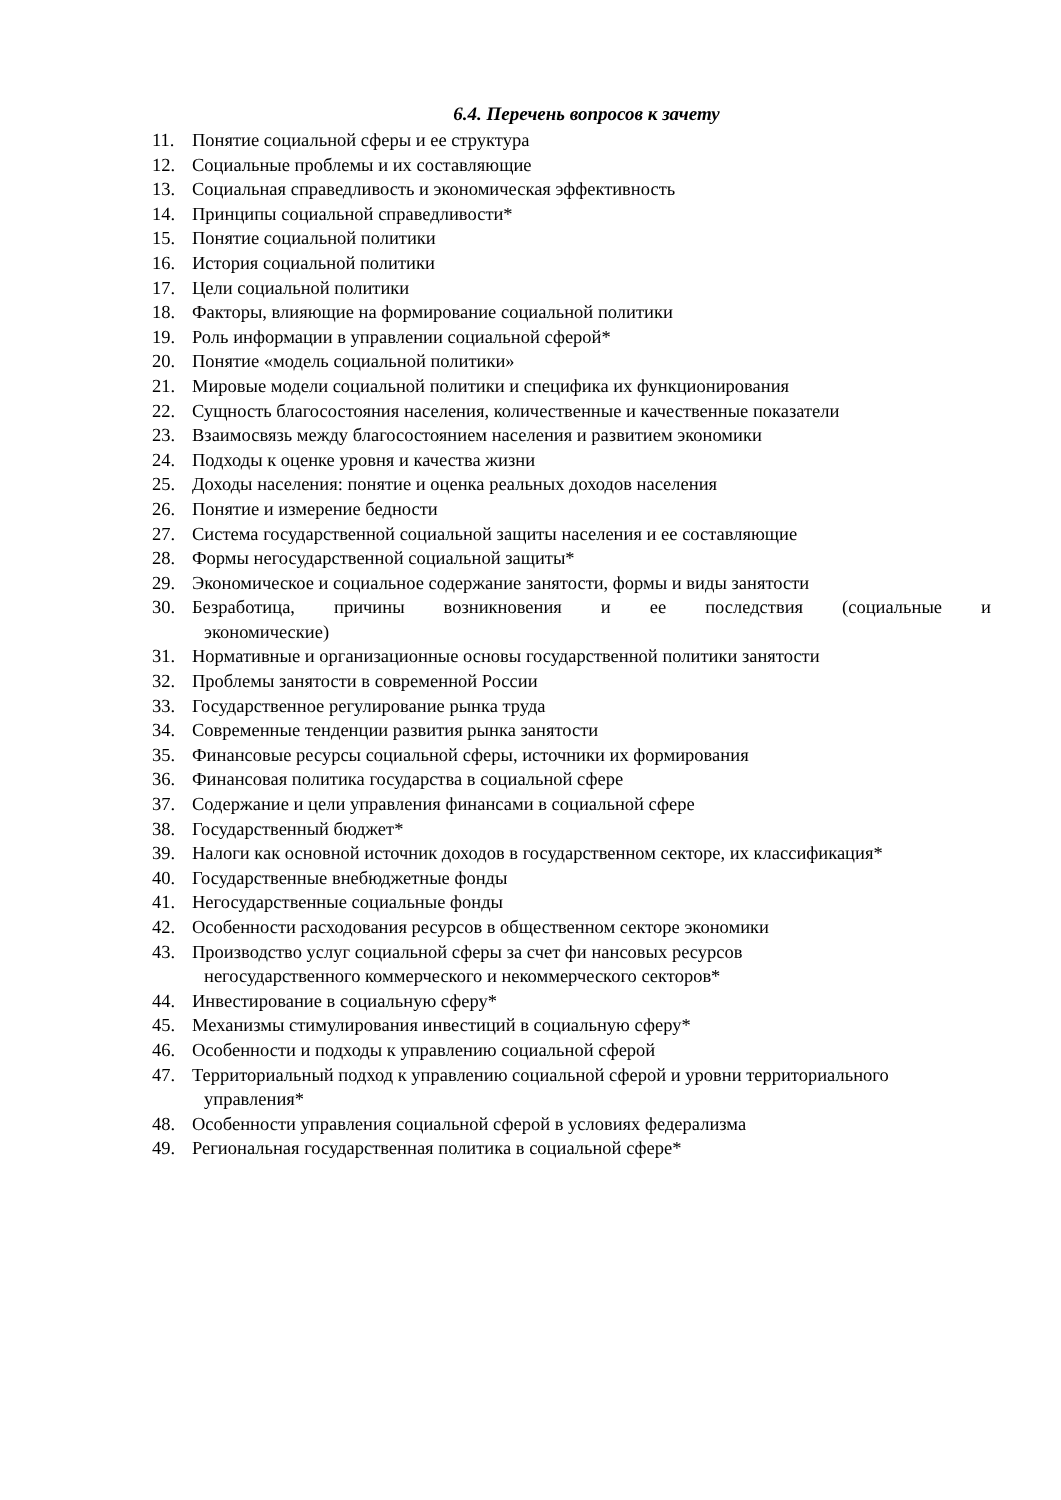6.4. Перечень вопросов к зачету
11. Понятие социальной сферы и ее структура
12. Социальные проблемы и их составляющие
13. Социальная справедливость и экономическая эффективность
14. Принципы социальной справедливости*
15. Понятие социальной политики
16. История социальной политики
17. Цели социальной политики
18. Факторы, влияющие на формирование социальной политики
19. Роль информации в управлении социальной сферой*
20. Понятие «модель социальной политики»
21. Мировые модели социальной политики и специфика их функционирования
22. Сущность благосостояния населения, количественные и качественные показатели
23. Взаимосвязь между благосостоянием населения и развитием экономики
24. Подходы к оценке уровня и качества жизни
25. Доходы населения: понятие и оценка реальных доходов населения
26. Понятие и измерение бедности
27. Система государственной социальной защиты населения и ее составляющие
28. Формы негосударственной социальной защиты*
29. Экономическое и социальное содержание занятости, формы и виды занятости
30. Безработица, причины возникновения и ее последствия (социальные и
экономические)
31. Нормативные и организационные основы государственной политики занятости
32. Проблемы занятости в современной России
33. Государственное регулирование рынка труда
34. Современные тенденции развития рынка занятости
35. Финансовые ресурсы социальной сферы, источники их формирования
36. Финансовая политика государства в социальной сфере
37. Содержание и цели управления финансами в социальной сфере
38. Государственный бюджет*
39. Налоги как основной источник доходов в государственном секторе, их классификация*
40. Государственные внебюджетные фонды
41. Негосударственные социальные фонды
42. Особенности расходования ресурсов в общественном секторе экономики
43. Производство услуг социальной сферы за счет фи нансовых ресурсов
негосударственного коммерческого и некоммерческого секторов*
44. Инвестирование в социальную сферу*
45. Механизмы стимулирования инвестиций в социальную сферу*
46. Особенности и подходы к управлению социальной сферой
47. Территориальный подход к управлению социальной сферой и уровни территориального
управления*
48. Особенности управления социальной сферой в условиях федерализма
49. Региональная государственная политика в социальной сфере*